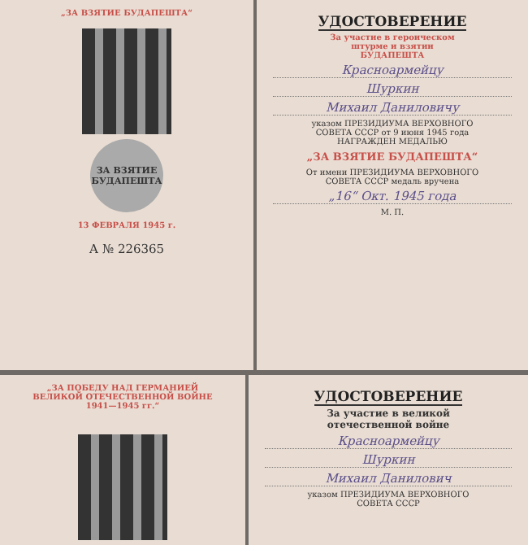„ЗА ВЗЯТИЕ БУДАПЕШТА“
ЗА ВЗЯТИЕ
БУДАПЕШТА
13 ФЕВРАЛЯ 1945 г.
А № 226365
УДОСТОВЕРЕНИЕ
За участие в героическом
штурме и взятии
БУДАПЕШТА
Красноармейцу
Шуркин
Михаил Даниловичу
указом ПРЕЗИДИУМА ВЕРХОВНОГО
СОВЕТА СССР от 9 июня 1945 года
НАГРАЖДЕН МЕДАЛЬЮ
„ЗА ВЗЯТИЕ БУДАПЕШТА“
От имени ПРЕЗИДИУМА ВЕРХОВНОГО
СОВЕТА СССР медаль вручена
„16“ Окт. 1945 года
М. П.
„ЗА ПОБЕДУ НАД ГЕРМАНИЕЙ
ВЕЛИКОЙ ОТЕЧЕСТВЕННОЙ ВОЙНЕ
1941—1945 гг.“
УДОСТОВЕРЕНИЕ
За участие в великой
отечественной войне
Красноармейцу
Шуркин
Михаил Данилович
указом ПРЕЗИДИУМА ВЕРХОВНОГО
СОВЕТА СССР